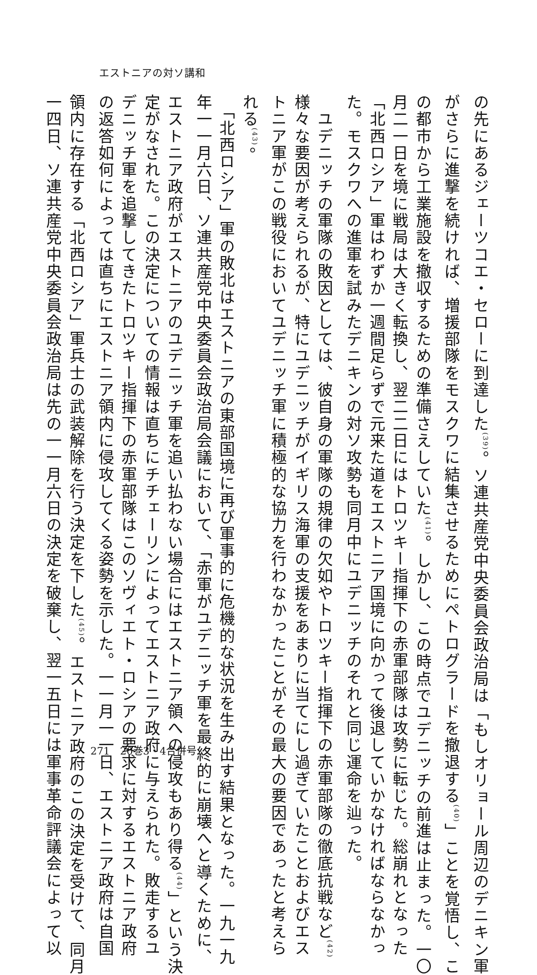エストニアの対ソ講和
の先にあるジェーツコエ・セローに到達した<sup>(39)</sup>。ソ連共産党中央委員会政治局は「もしオリョール周辺のデニキン軍
がさらに進撃を続ければ、増援部隊をモスクワに結集させるためにペトログラードを撤退する<sup>(40)</sup>」ことを覚悟し、こ
の都市から工業施設を撤収するための準備さえしていた<sup>(41)</sup>。しかし、この時点でユデニッチの前進は止まった。一〇
月二一日を境に戦局は大きく転換し、翌二二日にはトロツキー指揮下の赤軍部隊は攻勢に転じた。総崩れとなった
「北西ロシア」軍はわずか一週間足らずで元来た道をエストニア国境に向かって後退していかなければならなかっ
た。モスクワへの進軍を試みたデニキンの対ソ攻勢も同月中にユデニッチのそれと同じ運命を辿った。
　ユデニッチの軍隊の敗因としては、彼自身の軍隊の規律の欠如やトロツキー指揮下の赤軍部隊の徹底抗戦など<sup>(42)</sup>
様々な要因が考えられるが、特にユデニッチがイギリス海軍の支援をあまりに当てにし過ぎていたことおよびエス
トニア軍がこの戦役においてユデニッチ軍に積極的な協力を行わなかったことがその最大の要因であったと考えら
れる<sup>(43)</sup>。
　「北西ロシア」軍の敗北はエストニアの東部国境に再び軍事的に危機的な状況を生み出す結果となった。一九一九
年一一月六日、ソ連共産党中央委員会政治局会議において、「赤軍がユデニッチ軍を最終的に崩壊へと導くために、
エストニア政府がエストニアのユデニッチ軍を追い払わない場合にはエストニア領への侵攻もあり得る<sup>(44)</sup>」という決
定がなされた。この決定についての情報は直ちにチチェーリンによってエストニア政府に与えられた。敗走するユ
デニッチ軍を追撃してきたトロツキー指揮下の赤軍部隊はこのソヴィエト・ロシアの要求に対するエストニア政府
の返答如何によっては直ちにエストニア領内に侵攻してくる姿勢を示した。一一月一一日、エストニア政府は自国
領内に存在する「北西ロシア」軍兵士の武装解除を行う決定を下した<sup>(45)</sup>。エストニア政府のこの決定を受けて、同月
一四日、ソ連共産党中央委員会政治局は先の一一月六日の決定を破棄し、翌一五日には軍事革命評議会によって以
271　20巻3・4合併号